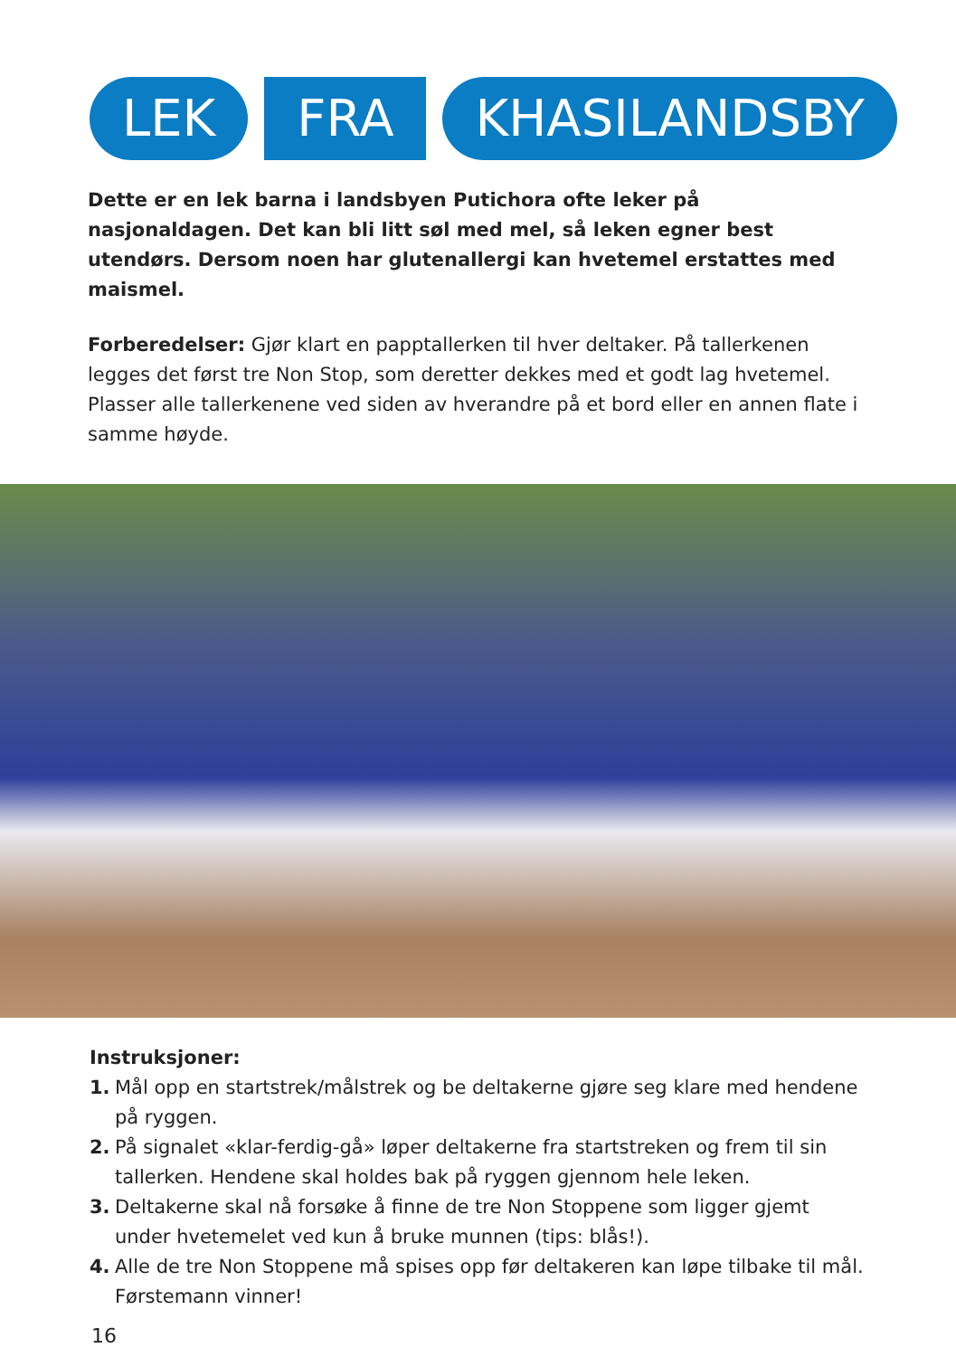LEK FRA KHASILANDSBY
Dette er en lek barna i landsbyen Putichora ofte leker på nasjonaldagen. Det kan bli litt søl med mel, så leken egner best utendørs. Dersom noen har glutenallergi kan hvetemel erstattes med maismel.
Forberedelser: Gjør klart en papptallerken til hver deltaker. På tallerkenen legges det først tre Non Stop, som deretter dekkes med et godt lag hvetemel. Plasser alle tallerkenene ved siden av hverandre på et bord eller en annen flate i samme høyde.
Instruksjoner:
1. Mål opp en startstrek/målstrek og be deltakerne gjøre seg klare med hendene på ryggen.
2. På signalet «klar-ferdig-gå» løper deltakerne fra startstreken og frem til sin tallerken. Hendene skal holdes bak på ryggen gjennom hele leken.
3. Deltakerne skal nå forsøke å finne de tre Non Stoppene som ligger gjemt under hvetemelet ved kun å bruke munnen (tips: blås!).
4. Alle de tre Non Stoppene må spises opp før deltakeren kan løpe tilbake til mål. Førstemann vinner!
16